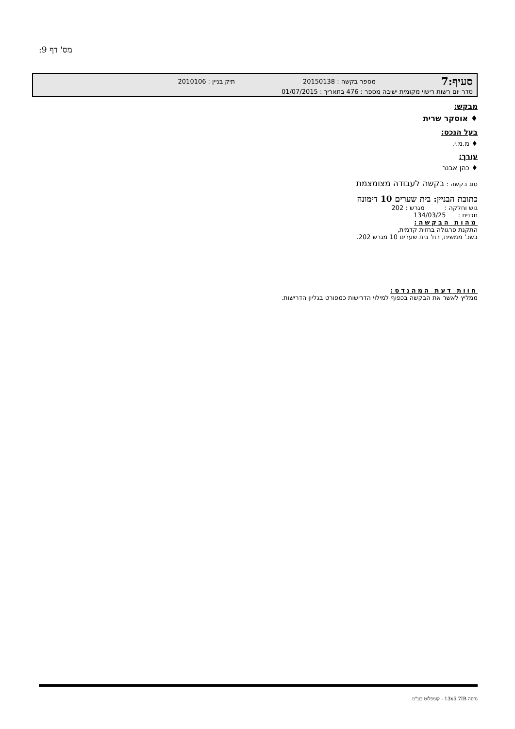מס' דף 9:
סעיף:7 מספר בקשה : 20150138 תיק בניין : 2010106
סדר יום רשות רישוי מקומית ישיבה מספר : 476 בתאריך : 01/07/2015
מבקש:
♦ אוסקר שרית
בעל הנכס:
♦ מ.מ.י.
עורך:
♦ כהן אבנר
סוג בקשה : בקשה לעבודה מצומצמת
כתובת הבניין: בית שערים 10 דימונה
גוש וחלקה : מגרש : 202
תכנית : 134/03/25
מהות הבקשה:
התקנת פרגולה בחזית קדמית,
בשכ' ממשית, רח' בית שערים 10 מגרש 202.
חוות דעת המהנדס:
ממליץ לאשר את הבקשה בכפוף למילוי הדרישות כמפורט בגליון הדרישות.
גרסה 13x5.7IB - קומפלוט בע"מ